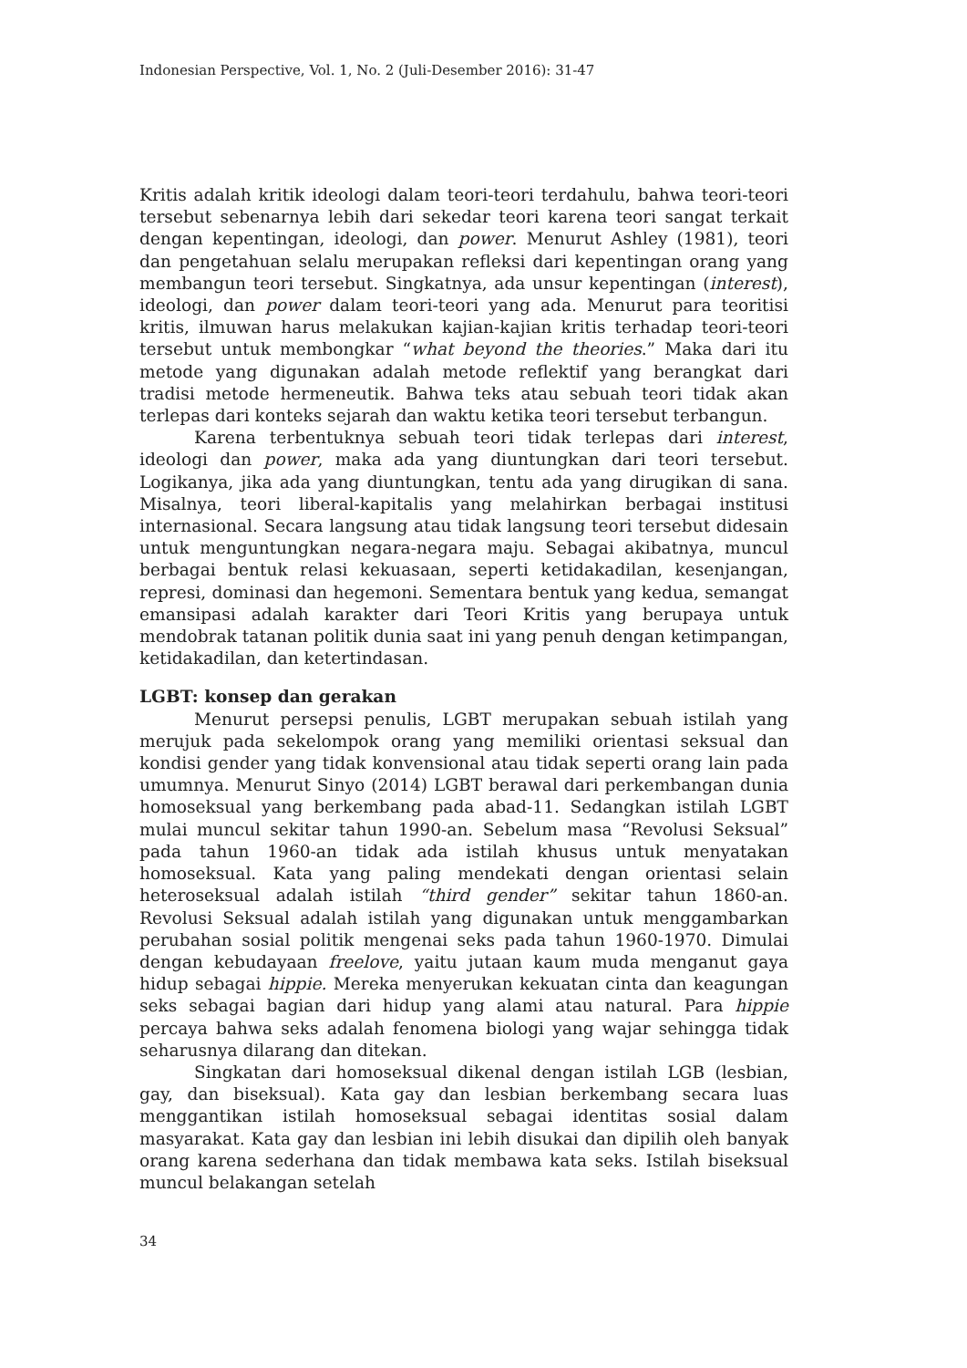Indonesian Perspective, Vol. 1, No. 2 (Juli-Desember 2016): 31-47
Kritis adalah kritik ideologi dalam teori-teori terdahulu, bahwa teori-teori tersebut sebenarnya lebih dari sekedar teori karena teori sangat terkait dengan kepentingan, ideologi, dan power. Menurut Ashley (1981), teori dan pengetahuan selalu merupakan refleksi dari kepentingan orang yang membangun teori tersebut. Singkatnya, ada unsur kepentingan (interest), ideologi, dan power dalam teori-teori yang ada. Menurut para teoritisi kritis, ilmuwan harus melakukan kajian-kajian kritis terhadap teori-teori tersebut untuk membongkar “what beyond the theories.” Maka dari itu metode yang digunakan adalah metode reflektif yang berangkat dari tradisi metode hermeneutik. Bahwa teks atau sebuah teori tidak akan terlepas dari konteks sejarah dan waktu ketika teori tersebut terbangun.
Karena terbentuknya sebuah teori tidak terlepas dari interest, ideologi dan power, maka ada yang diuntungkan dari teori tersebut. Logikanya, jika ada yang diuntungkan, tentu ada yang dirugikan di sana. Misalnya, teori liberal-kapitalis yang melahirkan berbagai institusi internasional. Secara langsung atau tidak langsung teori tersebut didesain untuk menguntungkan negara-negara maju. Sebagai akibatnya, muncul berbagai bentuk relasi kekuasaan, seperti ketidakadilan, kesenjangan, represi, dominasi dan hegemoni. Sementara bentuk yang kedua, semangat emansipasi adalah karakter dari Teori Kritis yang berupaya untuk mendobrak tatanan politik dunia saat ini yang penuh dengan ketimpangan, ketidakadilan, dan ketertindasan.
LGBT: konsep dan gerakan
Menurut persepsi penulis, LGBT merupakan sebuah istilah yang merujuk pada sekelompok orang yang memiliki orientasi seksual dan kondisi gender yang tidak konvensional atau tidak seperti orang lain pada umumnya. Menurut Sinyo (2014) LGBT berawal dari perkembangan dunia homoseksual yang berkembang pada abad-11. Sedangkan istilah LGBT mulai muncul sekitar tahun 1990-an. Sebelum masa “Revolusi Seksual” pada tahun 1960-an tidak ada istilah khusus untuk menyatakan homoseksual. Kata yang paling mendekati dengan orientasi selain heteroseksual adalah istilah “third gender” sekitar tahun 1860-an. Revolusi Seksual adalah istilah yang digunakan untuk menggambarkan perubahan sosial politik mengenai seks pada tahun 1960-1970. Dimulai dengan kebudayaan freelove, yaitu jutaan kaum muda menganut gaya hidup sebagai hippie. Mereka menyerukan kekuatan cinta dan keagungan seks sebagai bagian dari hidup yang alami atau natural. Para hippie percaya bahwa seks adalah fenomena biologi yang wajar sehingga tidak seharusnya dilarang dan ditekan.
Singkatan dari homoseksual dikenal dengan istilah LGB (lesbian, gay, dan biseksual). Kata gay dan lesbian berkembang secara luas menggantikan istilah homoseksual sebagai identitas sosial dalam masyarakat. Kata gay dan lesbian ini lebih disukai dan dipilih oleh banyak orang karena sederhana dan tidak membawa kata seks. Istilah biseksual muncul belakangan setelah
34